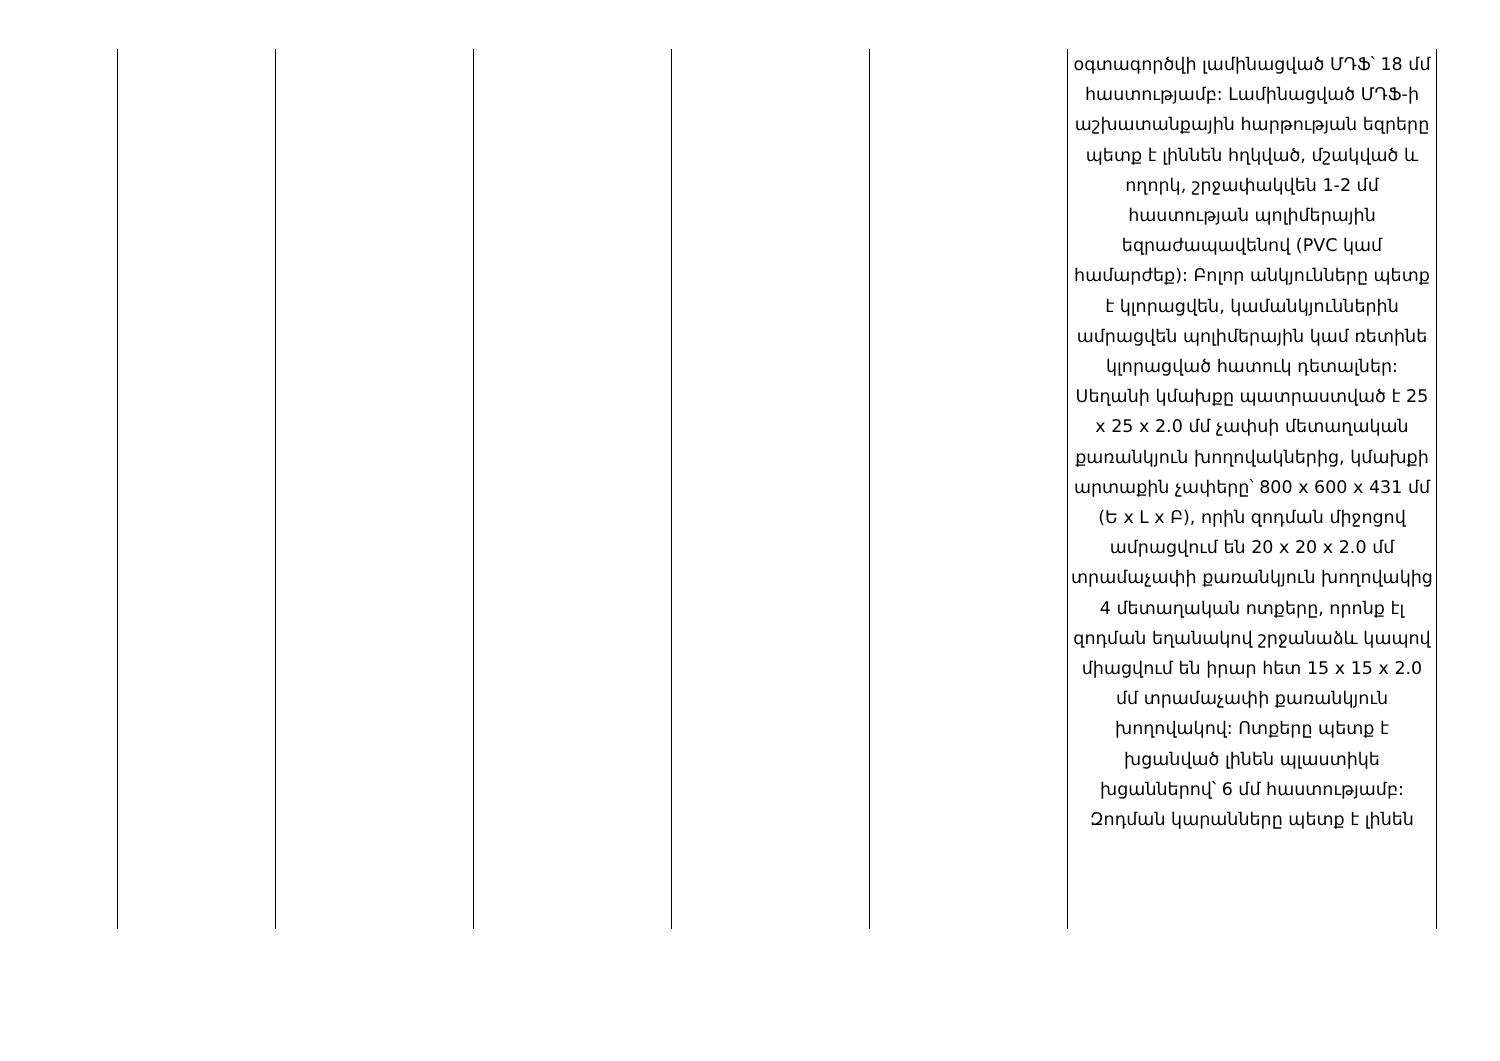| | | | | | օգտագործվի լամինացված ՄԴՖ՝ 18 մմ հաստությամբ: Լամինացված ՄԴՖ-ի աշխատանքային հարթության եզրերը պետք է լիննեն հղկված, մշակված և ողորկ, շրջափակվեն 1-2 մմ հաստության պոլիմերային եզրաժապավենով (PVC կամ համարժեք): Բոլոր անկյունները պետք է կլորացվեն, կամանկյուններին ամրացվեն պոլիմերային կամ ռետինե կլորացված հատուկ դետալներ: Սեղանի կմախքը պատրաստված է 25 x 25 x 2.0 մմ չափսի մետաղական քառանկյուն խողովակներից, կմախքի արտաքին չափերը՝ 800 x 600 x 431 մմ (Ե x Լ x Բ), որին զոդման միջոցով ամրացվում են 20 x 20 x 2.0 մմ տրամաչափի քառանկյուն խողովակից 4 մետաղական ոտքերը, որոնք էլ զոդման եղանակով շրջանաձև կապով միացվում են իրար հետ 15 x 15 x 2.0 մմ տրամաչափի քառանկյուն խողովակով: Ոտքերը պետք է խցանված լինեն պլաստիկե խցաններով՝ 6 մմ հաստությամբ: Զոդման կարանները պետք է լինեն |